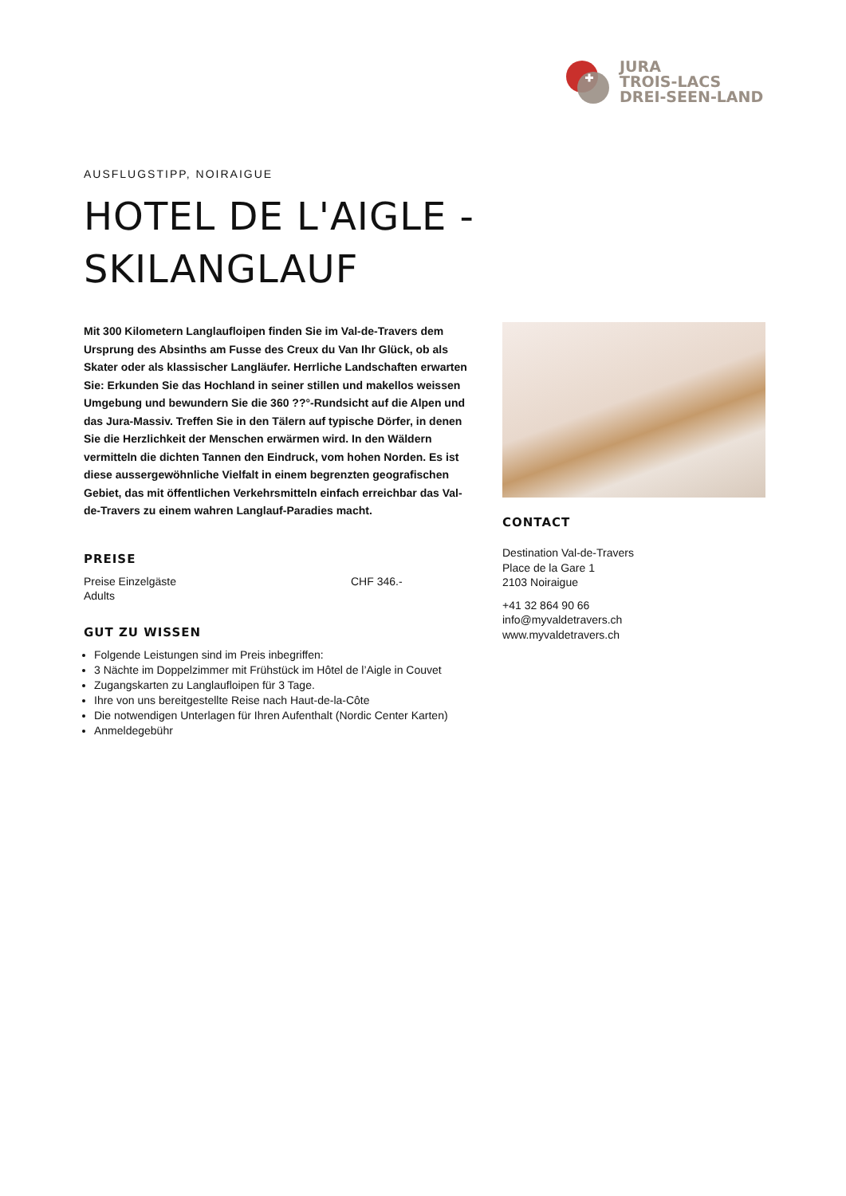JURA
TROIS-LACS
DREI-SEEN-LAND
AUSFLUGSTIPP, NOIRAIGUE
HOTEL DE L'AIGLE -
SKILANGLAUF
Mit 300 Kilometern Langlaufloipen finden Sie im Val-de-Travers dem Ursprung des Absinths am Fusse des Creux du Van Ihr Glück, ob als Skater oder als klassischer Langläufer. Herrliche Landschaften erwarten Sie: Erkunden Sie das Hochland in seiner stillen und makellos weissen Umgebung und bewundern Sie die 360 ??°-Rundsicht auf die Alpen und das Jura-Massiv. Treffen Sie in den Tälern auf typische Dörfer, in denen Sie die Herzlichkeit der Menschen erwärmen wird. In den Wäldern vermitteln die dichten Tannen den Eindruck, vom hohen Norden. Es ist diese aussergewöhnliche Vielfalt in einem begrenzten geografischen Gebiet, das mit öffentlichen Verkehrsmitteln einfach erreichbar das Val-de-Travers zu einem wahren Langlauf-Paradies macht.
PREISE
Preise Einzelgäste
Adults
CHF 346.-
GUT ZU WISSEN
Folgende Leistungen sind im Preis inbegriffen:
3 Nächte im Doppelzimmer mit Frühstück im Hôtel de l’Aigle in Couvet
Zugangskarten zu Langlaufloipen für 3 Tage.
Ihre von uns bereitgestellte Reise nach Haut-de-la-Côte
Die notwendigen Unterlagen für Ihren Aufenthalt (Nordic Center Karten)
Anmeldegebühr
CONTACT
Destination Val-de-Travers
Place de la Gare 1
2103 Noiraigue
+41 32 864 90 66
info@myvaldetravers.ch
www.myvaldetravers.ch